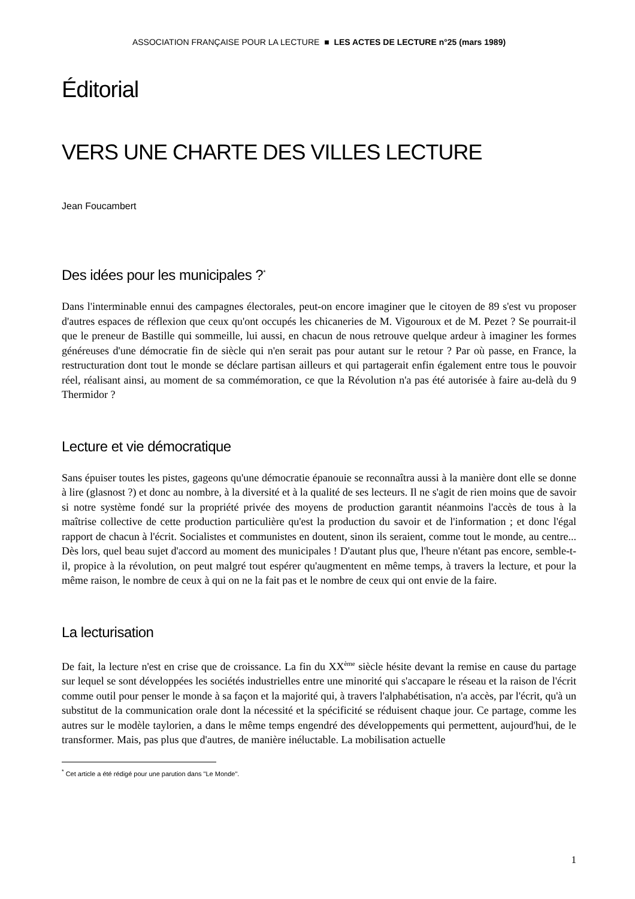ASSOCIATION FRANÇAISE POUR LA LECTURE ■ LES ACTES DE LECTURE n°25 (mars 1989)
Éditorial
VERS UNE CHARTE DES VILLES LECTURE
Jean Foucambert
Des idées pour les municipales ?<sup>*</sup>
Dans l'interminable ennui des campagnes électorales, peut-on encore imaginer que le citoyen de 89 s'est vu proposer d'autres espaces de réflexion que ceux qu'ont occupés les chicaneries de M. Vigouroux et de M. Pezet ? Se pourrait-il que le preneur de Bastille qui sommeille, lui aussi, en chacun de nous retrouve quelque ardeur à imaginer les formes généreuses d'une démocratie fin de siècle qui n'en serait pas pour autant sur le retour ? Par où passe, en France, la restructuration dont tout le monde se déclare partisan ailleurs et qui partagerait enfin également entre tous le pouvoir réel, réalisant ainsi, au moment de sa commémoration, ce que la Révolution n'a pas été autorisée à faire au-delà du 9 Thermidor ?
Lecture et vie démocratique
Sans épuiser toutes les pistes, gageons qu'une démocratie épanouie se reconnaîtra aussi à la manière dont elle se donne à lire (glasnost ?) et donc au nombre, à la diversité et à la qualité de ses lecteurs. Il ne s'agit de rien moins que de savoir si notre système fondé sur la propriété privée des moyens de production garantit néanmoins l'accès de tous à la maîtrise collective de cette production particulière qu'est la production du savoir et de l'information ; et donc l'égal rapport de chacun à l'écrit. Socialistes et communistes en doutent, sinon ils seraient, comme tout le monde, au centre... Dès lors, quel beau sujet d'accord au moment des municipales ! D'autant plus que, l'heure n'étant pas encore, semble-t-il, propice à la révolution, on peut malgré tout espérer qu'augmentent en même temps, à travers la lecture, et pour la même raison, le nombre de ceux à qui on ne la fait pas et le nombre de ceux qui ont envie de la faire.
La lecturisation
De fait, la lecture n'est en crise que de croissance. La fin du XX<sup>ème</sup> siècle hésite devant la remise en cause du partage sur lequel se sont développées les sociétés industrielles entre une minorité qui s'accapare le réseau et la raison de l'écrit comme outil pour penser le monde à sa façon et la majorité qui, à travers l'alphabétisation, n'a accès, par l'écrit, qu'à un substitut de la communication orale dont la nécessité et la spécificité se réduisent chaque jour. Ce partage, comme les autres sur le modèle taylorien, a dans le même temps engendré des développements qui permettent, aujourd'hui, de le transformer. Mais, pas plus que d'autres, de manière inéluctable. La mobilisation actuelle
<sup>*</sup> Cet article a été rédigé pour une parution dans "Le Monde".
1